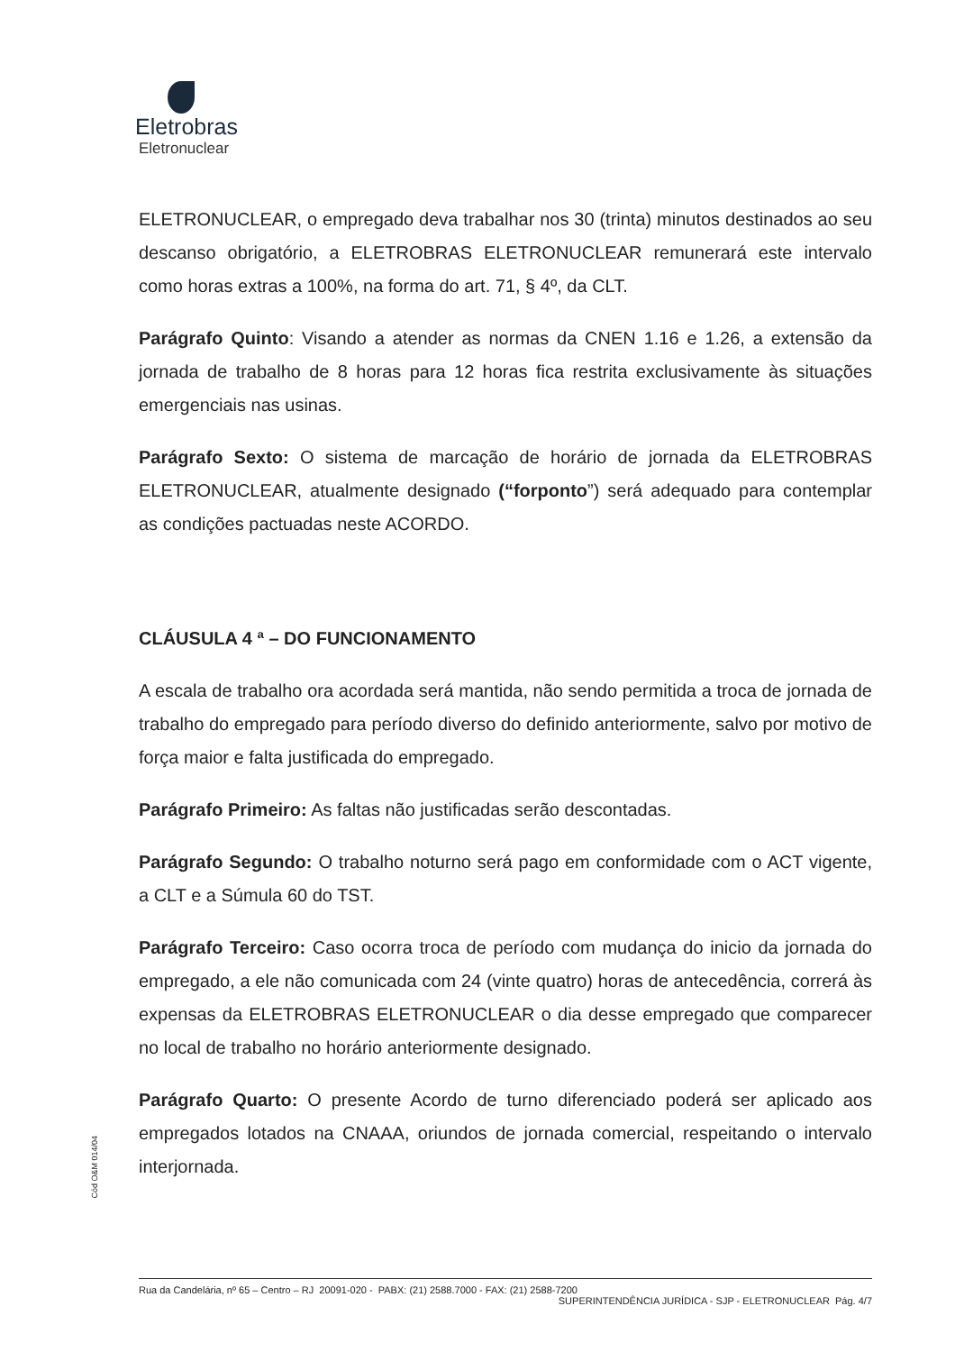Eletrobras
Eletronuclear
ELETRONUCLEAR, o empregado deva trabalhar nos 30 (trinta) minutos destinados ao seu descanso obrigatório, a ELETROBRAS ELETRONUCLEAR remunerará este intervalo como horas extras a 100%, na forma do art. 71, § 4º, da CLT.
Parágrafo Quinto: Visando a atender as normas da CNEN 1.16 e 1.26, a extensão da jornada de trabalho de 8 horas para 12 horas fica restrita exclusivamente às situações emergenciais nas usinas.
Parágrafo Sexto: O sistema de marcação de horário de jornada da ELETROBRAS ELETRONUCLEAR, atualmente designado (“forponto”) será adequado para contemplar as condições pactuadas neste ACORDO.
CLÁUSULA 4 ª – DO FUNCIONAMENTO
A escala de trabalho ora acordada será mantida, não sendo permitida a troca de jornada de trabalho do empregado para período diverso do definido anteriormente, salvo por motivo de força maior e falta justificada do empregado.
Parágrafo Primeiro: As faltas não justificadas serão descontadas.
Parágrafo Segundo: O trabalho noturno será pago em conformidade com o ACT vigente, a CLT e a Súmula 60 do TST.
Parágrafo Terceiro: Caso ocorra troca de período com mudança do inicio da jornada do empregado, a ele não comunicada com 24 (vinte quatro) horas de antecedência, correrá às expensas da ELETROBRAS ELETRONUCLEAR o dia desse empregado que comparecer no local de trabalho no horário anteriormente designado.
Parágrafo Quarto: O presente Acordo de turno diferenciado poderá ser aplicado aos empregados lotados na CNAAA, oriundos de jornada comercial, respeitando o intervalo interjornada.
Cód O&M 014/04
Rua da Candelária, nº 65 – Centro – RJ 20091-020 - PABX: (21) 2588.7000 - FAX: (21) 2588-7200 SUPERINTENDÊNCIA JURÍDICA - SJP - ELETRONUCLEAR Pág. 4/7